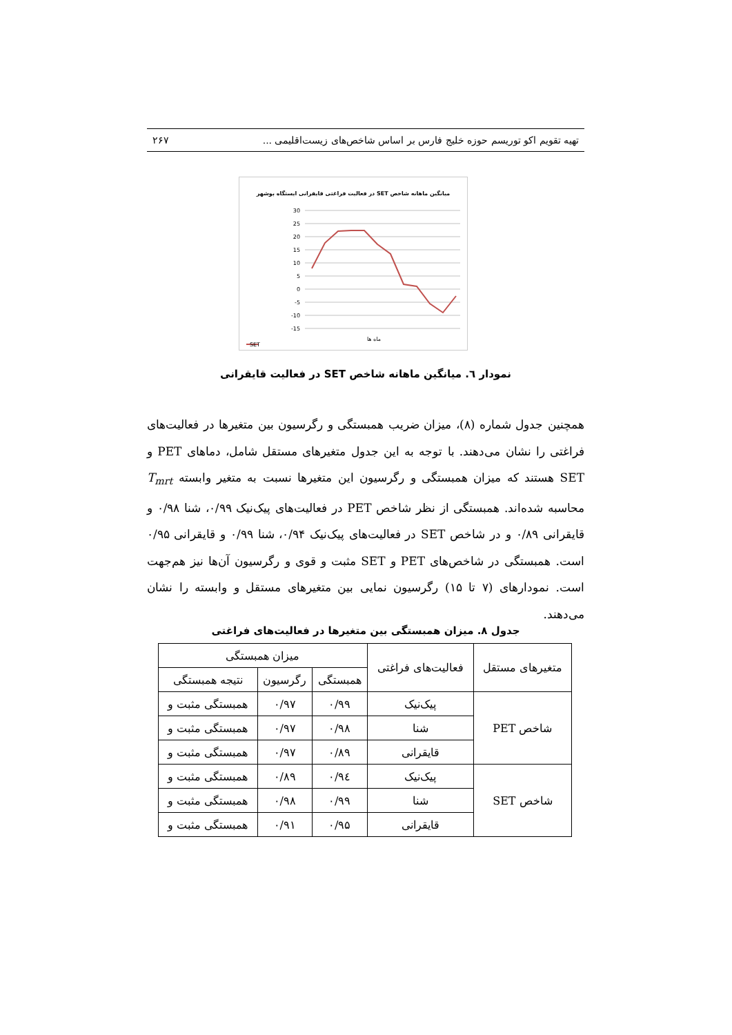تهیه تقویم اکو توریسم حوزه خلیج فارس بر اساس شاخص‌های زیست‌اقلیمی ... ۲۶۷
میانگین ماهانه شاخص SET در فعالیت فراغتی قایقرانی ایستگاه بوشهر
30
25
20
15
10
5
0
-5
-10
-15
ماه ها
SET
نمودار ٦. میانگین ماهانه شاخص SET در فعالیت قایقرانی
همچنین جدول شماره (۸)، میزان ضریب همبستگی و رگرسیون بین متغیرها در فعالیت‌های فراغتی را نشان می‌دهند. با توجه به این جدول متغیرهای مستقل شامل، دماهای PET و SET هستند که میزان همبستگی و رگرسیون این متغیرها نسبت به متغیر وابسته T<sub>mrt</sub> محاسبه شده‌اند. همبستگی از نظر شاخص PET در فعالیت‌های پیک‌نیک ۰/۹۹، شنا ۰/۹۸ و قایقرانی ۰/۸۹ و در شاخص SET در فعالیت‌های پیک‌نیک ۰/۹۴، شنا ۰/۹۹ و قایقرانی ۰/۹۵ است. همبستگی در شاخص‌های PET و SET مثبت و قوی و رگرسیون آن‌ها نیز هم‌جهت است. نمودارهای (۷ تا ۱۵) رگرسیون نمایی بین متغیرهای مستقل و وابسته را نشان می‌دهند.
جدول ۸. میزان همبستگی بین متغیرها در فعالیت‌های فراغتی
| متغیرهای مستقل | فعالیت‌های فراغتی | میزان همبستگی | | |
| --- | --- | --- | --- | --- |
| | | همبستگی | رگرسیون | نتیجه همبستگی |
| شاخص PET | پیک‌نیک | ۰/۹۹ | ۰/۹۷ | همبستگی مثبت و |
| | شنا | ۰/۹۸ | ۰/۹۷ | همبستگی مثبت و |
| | قایقرانی | ۰/۸۹ | ۰/۹۷ | همبستگی مثبت و |
| شاخص SET | پیک‌نیک | ۰/۹٤ | ۰/۸۹ | همبستگی مثبت و |
| | شنا | ۰/۹۹ | ۰/۹۸ | همبستگی مثبت و |
| | قایقرانی | ۰/۹۵ | ۰/۹۱ | همبستگی مثبت و |